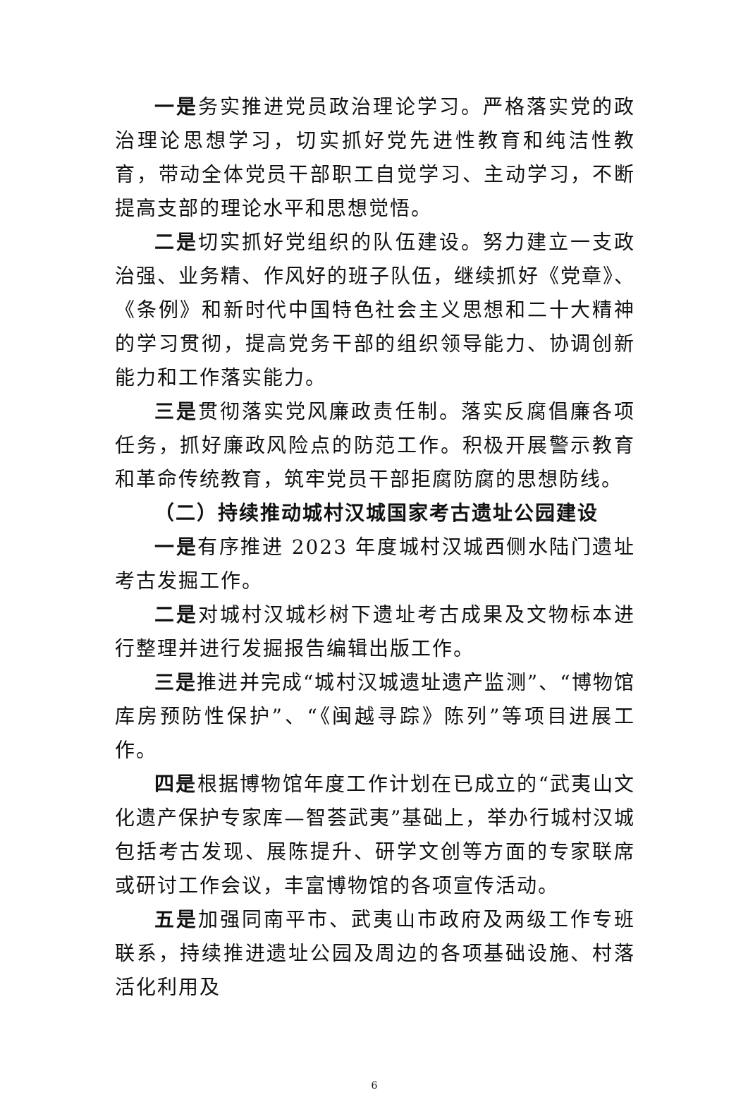一是务实推进党员政治理论学习。严格落实党的政治理论思想学习，切实抓好党先进性教育和纯洁性教育，带动全体党员干部职工自觉学习、主动学习，不断提高支部的理论水平和思想觉悟。
二是切实抓好党组织的队伍建设。努力建立一支政治强、业务精、作风好的班子队伍，继续抓好《党章》、《条例》和新时代中国特色社会主义思想和二十大精神的学习贯彻，提高党务干部的组织领导能力、协调创新能力和工作落实能力。
三是贯彻落实党风廉政责任制。落实反腐倡廉各项任务，抓好廉政风险点的防范工作。积极开展警示教育和革命传统教育，筑牢党员干部拒腐防腐的思想防线。
（二）持续推动城村汉城国家考古遗址公园建设
一是有序推进 2023 年度城村汉城西侧水陆门遗址考古发掘工作。
二是对城村汉城杉树下遗址考古成果及文物标本进行整理并进行发掘报告编辑出版工作。
三是推进并完成“城村汉城遗址遗产监测”、“博物馆库房预防性保护”、“《闽越寻踪》陈列”等项目进展工作。
四是根据博物馆年度工作计划在已成立的“武夷山文化遗产保护专家库—智荟武夷”基础上，举办行城村汉城包括考古发现、展陈提升、研学文创等方面的专家联席或研讨工作会议，丰富博物馆的各项宣传活动。
五是加强同南平市、武夷山市政府及两级工作专班联系，持续推进遗址公园及周边的各项基础设施、村落活化利用及
6